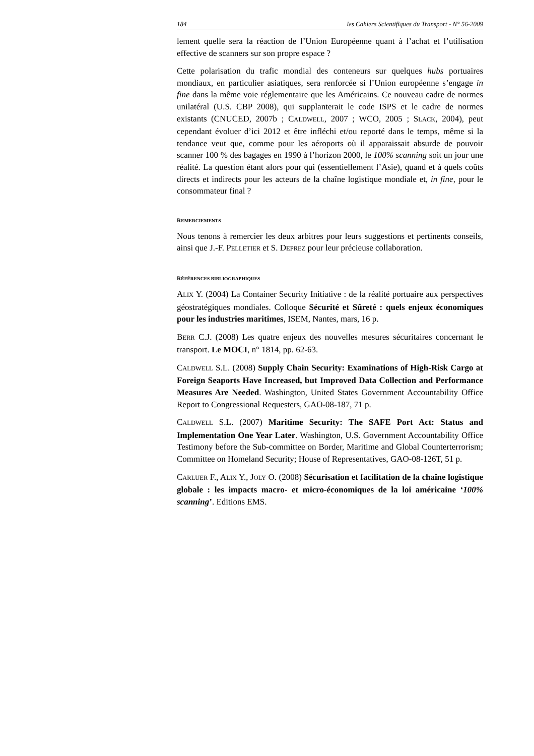184 les Cahiers Scientifiques du Transport - N° 56-2009
lement quelle sera la réaction de l’Union Européenne quant à l’achat et l’utilisation effective de scanners sur son propre espace ?
Cette polarisation du trafic mondial des conteneurs sur quelques hubs portuaires mondiaux, en particulier asiatiques, sera renforcée si l’Union européenne s’engage in fine dans la même voie réglementaire que les Américains. Ce nouveau cadre de normes unilatéral (U.S. CBP 2008), qui supplanterait le code ISPS et le cadre de normes existants (CNUCED, 2007b ; CALDWELL, 2007 ; WCO, 2005 ; SLACK, 2004), peut cependant évoluer d’ici 2012 et être infléchi et/ou reporté dans le temps, même si la tendance veut que, comme pour les aéroports où il apparaissait absurde de pouvoir scanner 100 % des bagages en 1990 à l’horizon 2000, le 100% scanning soit un jour une réalité. La question étant alors pour qui (essentiellement l’Asie), quand et à quels coûts directs et indirects pour les acteurs de la chaîne logistique mondiale et, in fine, pour le consommateur final ?
REMERCIEMENTS
Nous tenons à remercier les deux arbitres pour leurs suggestions et pertinents conseils, ainsi que J.-F. PELLETIER et S. DEPREZ pour leur précieuse collaboration.
RÉFÉRENCES BIBLIOGRAPHIQUES
ALIX Y. (2004) La Container Security Initiative : de la réalité portuaire aux perspectives géostratégiques mondiales. Colloque Sécurité et Sûreté : quels enjeux économiques pour les industries maritimes, ISEM, Nantes, mars, 16 p.
BERR C.J. (2008) Les quatre enjeux des nouvelles mesures sécuritaires concernant le transport. Le MOCI, n° 1814, pp. 62-63.
CALDWELL S.L. (2008) Supply Chain Security: Examinations of High-Risk Cargo at Foreign Seaports Have Increased, but Improved Data Collection and Performance Measures Are Needed. Washington, United States Government Accountability Office Report to Congressional Requesters, GAO-08-187, 71 p.
CALDWELL S.L. (2007) Maritime Security: The SAFE Port Act: Status and Implementation One Year Later. Washington, U.S. Government Accountability Office Testimony before the Sub-committee on Border, Maritime and Global Counterterrorism; Committee on Homeland Security; House of Representatives, GAO-08-126T, 51 p.
CARLUER F., ALIX Y., JOLY O. (2008) Sécurisation et facilitation de la chaîne logistique globale : les impacts macro- et micro-économiques de la loi américaine ‘100% scanning’. Editions EMS.